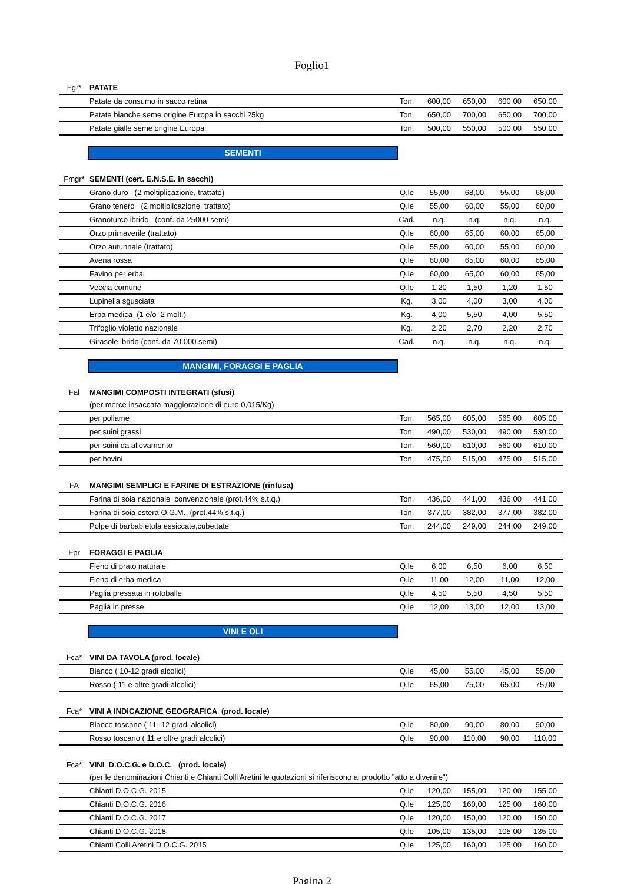Foglio1
| Fgr* | PATATE | | | | | |
| | Patate da consumo in sacco retina | Ton. | 600,00 | 650,00 | 600,00 | 650,00 |
| | Patate bianche seme origine Europa in sacchi 25kg | Ton. | 650,00 | 700,00 | 650,00 | 700,00 |
| | Patate gialle seme origine Europa | Ton. | 500,00 | 550,00 | 500,00 | 550,00 |
SEMENTI
| Fmgr* | SEMENTI (cert. E.N.S.E. in sacchi) | | | | | |
| | Grano duro (2 moltiplicazione, trattato) | Q.le | 55,00 | 68,00 | 55,00 | 68,00 |
| | Grano tenero (2 moltiplicazione, trattato) | Q.le | 55,00 | 60,00 | 55,00 | 60,00 |
| | Granoturco ibrido (conf. da 25000 semi) | Cad. | n.q. | n.q. | n.q. | n.q. |
| | Orzo primaverile (trattato) | Q.le | 60,00 | 65,00 | 60,00 | 65,00 |
| | Orzo autunnale (trattato) | Q.le | 55,00 | 60,00 | 55,00 | 60,00 |
| | Avena rossa | Q.le | 60,00 | 65,00 | 60,00 | 65,00 |
| | Favino per erbai | Q.le | 60,00 | 65,00 | 60,00 | 65,00 |
| | Veccia comune | Q.le | 1,20 | 1,50 | 1,20 | 1,50 |
| | Lupinella sgusciata | Kg. | 3,00 | 4,00 | 3,00 | 4,00 |
| | Erba medica (1 e/o 2 molt.) | Kg. | 4,00 | 5,50 | 4,00 | 5,50 |
| | Trifoglio violetto nazionale | Kg. | 2,20 | 2,70 | 2,20 | 2,70 |
| | Girasole ibrido (conf. da 70.000 semi) | Cad. | n.q. | n.q. | n.q. | n.q. |
MANGIMI, FORAGGI E PAGLIA
| Fal | MANGIMI COMPOSTI INTEGRATI (sfusi) | | | | | |
| | (per merce insaccata maggiorazione di euro 0,015/Kg) | | | | | |
| | per pollame | Ton. | 565,00 | 605,00 | 565,00 | 605,00 |
| | per suini grassi | Ton. | 490,00 | 530,00 | 490,00 | 530,00 |
| | per suini da allevamento | Ton. | 560,00 | 610,00 | 560,00 | 610,00 |
| | per bovini | Ton. | 475,00 | 515,00 | 475,00 | 515,00 |
| FA | MANGIMI SEMPLICI E FARINE DI ESTRAZIONE (rinfusa) | | | | | |
| | Farina di soia nazionale convenzionale (prot.44% s.t.q.) | Ton. | 436,00 | 441,00 | 436,00 | 441,00 |
| | Farina di soia estera O.G.M. (prot.44% s.t.q.) | Ton. | 377,00 | 382,00 | 377,00 | 382,00 |
| | Polpe di barbabietola essiccate,cubettate | Ton. | 244,00 | 249,00 | 244,00 | 249,00 |
| Fpr | FORAGGI E PAGLIA | | | | | |
| | Fieno di prato naturale | Q.le | 6,00 | 6,50 | 6,00 | 6,50 |
| | Fieno di erba medica | Q.le | 11,00 | 12,00 | 11,00 | 12,00 |
| | Paglia pressata in rotoballe | Q.le | 4,50 | 5,50 | 4,50 | 5,50 |
| | Paglia in presse | Q.le | 12,00 | 13,00 | 12,00 | 13,00 |
VINI E OLI
| Fca* | VINI DA TAVOLA (prod. locale) | | | | | |
| | Bianco ( 10-12 gradi alcolici) | Q.le | 45,00 | 55,00 | 45,00 | 55,00 |
| | Rosso ( 11 e oltre gradi alcolici) | Q.le | 65,00 | 75,00 | 65,00 | 75,00 |
| Fca* | VINI A INDICAZIONE GEOGRAFICA (prod. locale) | | | | | |
| | Bianco toscano ( 11 -12 gradi alcolici) | Q.le | 80,00 | 90,00 | 80,00 | 90,00 |
| | Rosso toscano ( 11 e oltre gradi alcolici) | Q.le | 90,00 | 110,00 | 90,00 | 110,00 |
| Fca* | VINI D.O.C.G. e D.O.C. (prod. locale) | | | | | |
| | (per le denominazioni Chianti e Chianti Colli Aretini le quotazioni si riferiscono al prodotto "atto a divenire") | | | | | |
| | Chianti D.O.C.G. 2015 | Q.le | 120,00 | 155,00 | 120,00 | 155,00 |
| | Chianti D.O.C.G. 2016 | Q.le | 125,00 | 160,00 | 125,00 | 160,00 |
| | Chianti D.O.C.G. 2017 | Q.le | 120,00 | 150,00 | 120,00 | 150,00 |
| | Chianti D.O.C.G. 2018 | Q.le | 105,00 | 135,00 | 105,00 | 135,00 |
| | Chianti Colli Aretini D.O.C.G. 2015 | Q.le | 125,00 | 160,00 | 125,00 | 160,00 |
Pagina 2